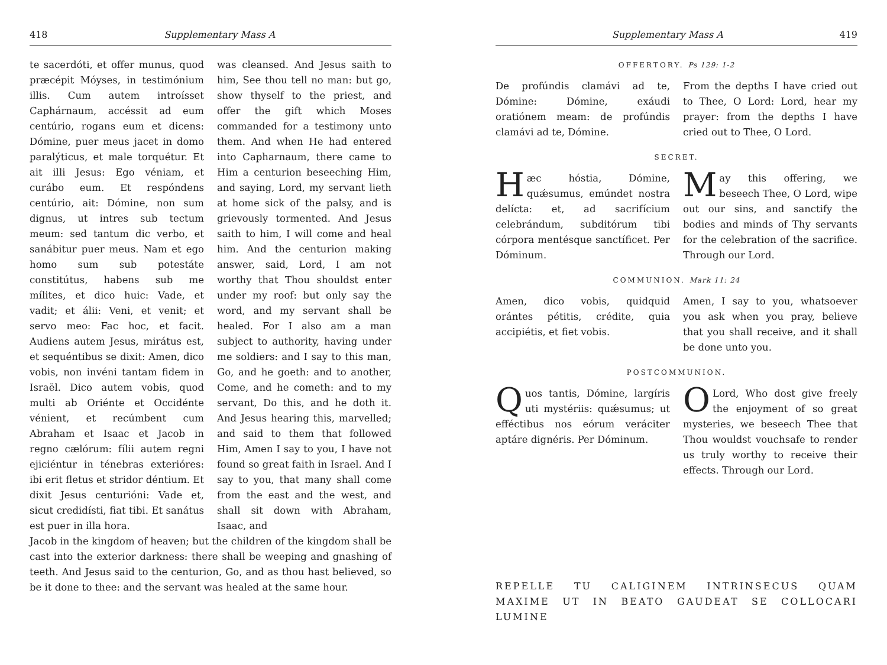418 Supplementary Mass A
te sacerdóti, et offer munus, quod præcépit Móyses, in testimónium illis. Cum autem introísset Caphárnaum, accéssit ad eum centúrio, rogans eum et dicens: Dómine, puer meus jacet in domo paralýticus, et male torquétur. Et ait illi Jesus: Ego véniam, et curábo eum. Et respóndens centúrio, ait: Dómine, non sum dignus, ut intres sub tectum meum: sed tantum dic verbo, et sanábitur puer meus. Nam et ego homo sum sub potestáte constitútus, habens sub me mílites, et dico huic: Vade, et vadit; et álii: Veni, et venit; et servo meo: Fac hoc, et facit. Audiens autem Jesus, mirátus est, et sequéntibus se dixit: Amen, dico vobis, non invéni tantam fidem in Israël. Dico autem vobis, quod multi ab Oriénte et Occidénte vénient, et recúmbent cum Abraham et Isaac et Jacob in regno cælórum: fílii autem regni ejiciéntur in ténebras exterióres: ibi erit fletus et stridor déntium. Et dixit Jesus centurióni: Vade et, sicut credidísti, fiat tibi. Et sanátus est puer in illa hora.
was cleansed. And Jesus saith to him, See thou tell no man: but go, show thyself to the priest, and offer the gift which Moses commanded for a testimony unto them. And when He had entered into Capharnaum, there came to Him a centurion beseeching Him, and saying, Lord, my servant lieth at home sick of the palsy, and is grievously tormented. And Jesus saith to him, I will come and heal him. And the centurion making answer, said, Lord, I am not worthy that Thou shouldst enter under my roof: but only say the word, and my servant shall be healed. For I also am a man subject to authority, having under me soldiers: and I say to this man, Go, and he goeth: and to another, Come, and he cometh: and to my servant, Do this, and he doth it. And Jesus hearing this, marvelled; and said to them that followed Him, Amen I say to you, I have not found so great faith in Israel. And I say to you, that many shall come from the east and the west, and shall sit down with Abraham, Isaac, and
Jacob in the kingdom of heaven; but the children of the kingdom shall be cast into the exterior darkness: there shall be weeping and gnashing of teeth. And Jesus said to the centurion, Go, and as thou hast believed, so be it done to thee: and the servant was healed at the same hour.
Supplementary Mass A 419
OFFERTORY. Ps 129: 1-2
De profúndis clamávi ad te, Dómine: Dómine, exáudi oratiónem meam: de profúndis clamávi ad te, Dómine.
From the depths I have cried out to Thee, O Lord: Lord, hear my prayer: from the depths I have cried out to Thee, O Lord.
SECRET.
Hæc hóstia, Dómine, quǽsumus, emúndet nostra delícta: et, ad sacrifícium celebrándum, subditórum tibi córpora mentésque sanctíficet. Per Dóminum.
May this offering, we beseech Thee, O Lord, wipe out our sins, and sanctify the bodies and minds of Thy servants for the celebration of the sacrifice. Through our Lord.
COMMUNION. Mark 11: 24
Amen, dico vobis, quidquid orántes pétitis, crédite, quia accipiétis, et fiet vobis.
Amen, I say to you, whatsoever you ask when you pray, believe that you shall receive, and it shall be done unto you.
POSTCOMMUNION.
Quos tantis, Dómine, largíris uti mystériis: quǽsumus; ut efféctibus nos eórum veráciter aptáre dignéris. Per Dóminum.
O Lord, Who dost give freely the enjoyment of so great mysteries, we beseech Thee that Thou wouldst vouchsafe to render us truly worthy to receive their effects. Through our Lord.
REPELLE TU CALIGINEM INTRINSECUS QUAM MAXIME UT IN BEATO GAUDEAT SE COLLOCARI LUMINE